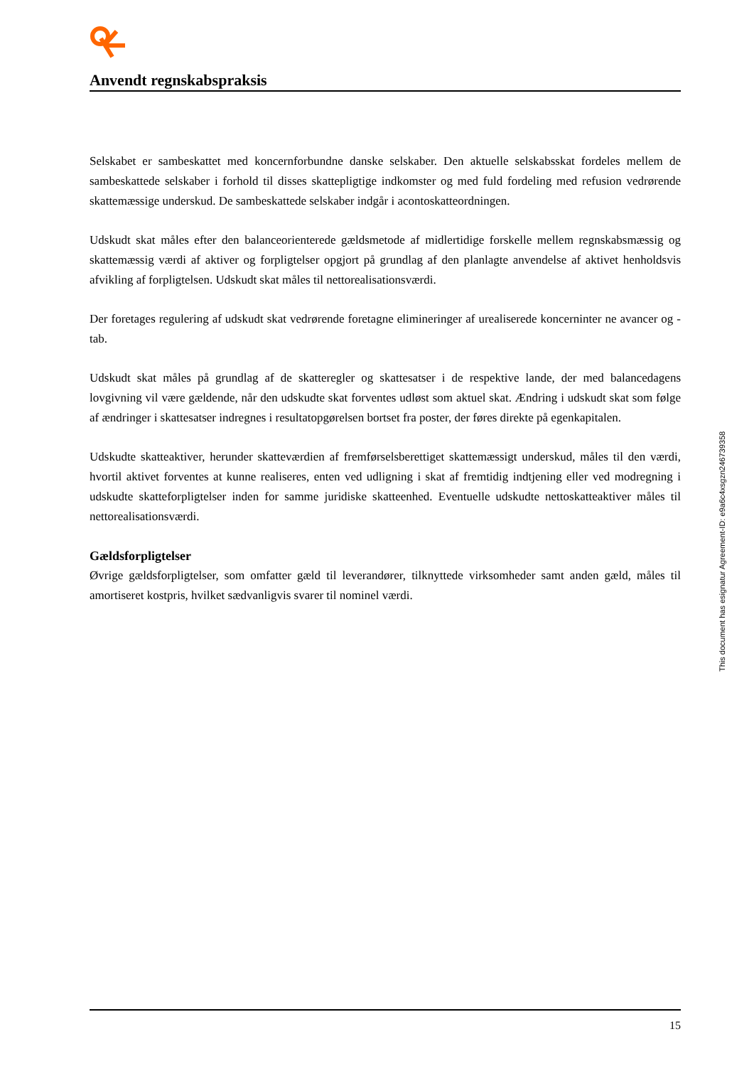Anvendt regnskabspraksis
Selskabet er sambeskattet med koncernforbundne danske selskaber. Den aktuelle selskabsskat fordeles mellem de sambeskattede selskaber i forhold til disses skattepligtige indkomster og med fuld fordeling med refusion vedrørende skattemæssige underskud. De sambeskattede selskaber indgår i acontoskatteordningen.
Udskudt skat måles efter den balanceorienterede gældsmetode af midlertidige forskelle mellem regnskabsmæssig og skattemæssig værdi af aktiver og forpligtelser opgjort på grundlag af den planlagte anvendelse af aktivet henholdsvis afvikling af forpligtelsen. Udskudt skat måles til nettorealisationsværdi.
Der foretages regulering af udskudt skat vedrørende foretagne elimineringer af urealiserede koncerninter ne avancer og -tab.
Udskudt skat måles på grundlag af de skatteregler og skattesatser i de respektive lande, der med balancedagens lovgivning vil være gældende, når den udskudte skat forventes udløst som aktuel skat. Ændring i udskudt skat som følge af ændringer i skattesatser indregnes i resultatopgørelsen bortset fra poster, der føres direkte på egenkapitalen.
Udskudte skatteaktiver, herunder skatteværdien af fremførselsberettiget skattemæssigt underskud, måles til den værdi, hvortil aktivet forventes at kunne realiseres, enten ved udligning i skat af fremtidig indtjening eller ved modregning i udskudte skatteforpligtelser inden for samme juridiske skatteenhed. Eventuelle udskudte nettoskatteaktiver måles til nettorealisationsværdi.
Gældsforpligtelser
Øvrige gældsforpligtelser, som omfatter gæld til leverandører, tilknyttede virksomheder samt anden gæld, måles til amortiseret kostpris, hvilket sædvanligvis svarer til nominel værdi.
This document has esignatur Agreement-ID: e9a6c4xsgzn246739358
15